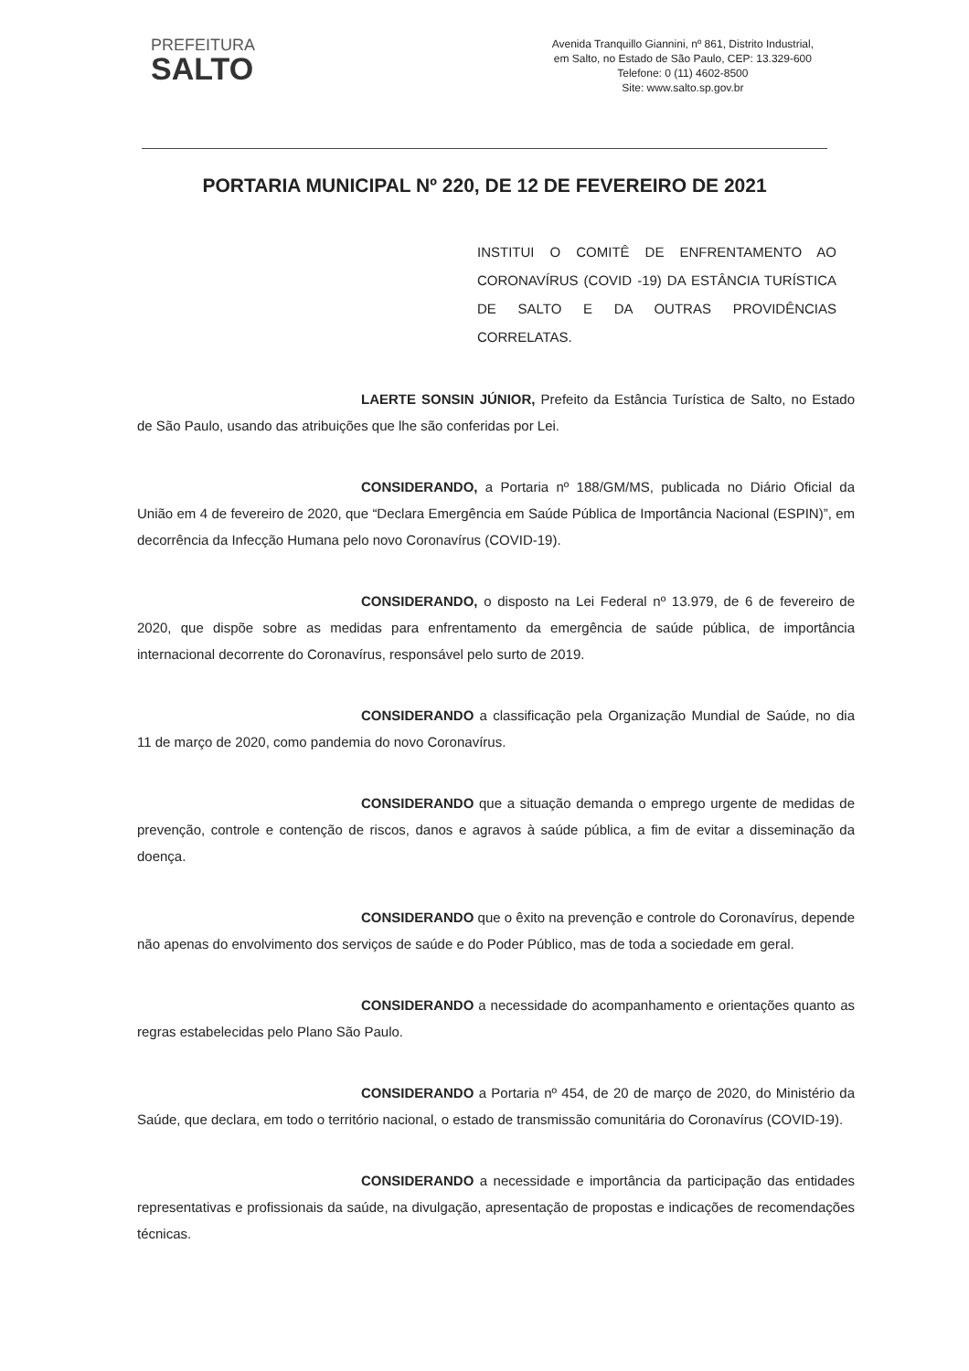PREFEITURA
SALTO
Avenida Tranquillo Giannini, nº 861, Distrito Industrial,
em Salto, no Estado de São Paulo, CEP: 13.329-600
Telefone: 0 (11) 4602-8500
Site: www.salto.sp.gov.br
PORTARIA MUNICIPAL Nº 220, DE 12 DE FEVEREIRO DE 2021
INSTITUI O COMITÊ DE ENFRENTAMENTO AO CORONAVÍRUS (COVID -19) DA ESTÂNCIA TURÍSTICA DE SALTO E DA OUTRAS PROVIDÊNCIAS CORRELATAS.
LAERTE SONSIN JÚNIOR, Prefeito da Estância Turística de Salto, no Estado de São Paulo, usando das atribuições que lhe são conferidas por Lei.
CONSIDERANDO, a Portaria nº 188/GM/MS, publicada no Diário Oficial da União em 4 de fevereiro de 2020, que “Declara Emergência em Saúde Pública de Importância Nacional (ESPIN)”, em decorrência da Infecção Humana pelo novo Coronavírus (COVID-19).
CONSIDERANDO, o disposto na Lei Federal nº 13.979, de 6 de fevereiro de 2020, que dispõe sobre as medidas para enfrentamento da emergência de saúde pública, de importância internacional decorrente do Coronavírus, responsável pelo surto de 2019.
CONSIDERANDO a classificação pela Organização Mundial de Saúde, no dia 11 de março de 2020, como pandemia do novo Coronavírus.
CONSIDERANDO que a situação demanda o emprego urgente de medidas de prevenção, controle e contenção de riscos, danos e agravos à saúde pública, a fim de evitar a disseminação da doença.
CONSIDERANDO que o êxito na prevenção e controle do Coronavírus, depende não apenas do envolvimento dos serviços de saúde e do Poder Público, mas de toda a sociedade em geral.
CONSIDERANDO a necessidade do acompanhamento e orientações quanto as regras estabelecidas pelo Plano São Paulo.
CONSIDERANDO a Portaria nº 454, de 20 de março de 2020, do Ministério da Saúde, que declara, em todo o território nacional, o estado de transmissão comunitária do Coronavírus (COVID-19).
CONSIDERANDO a necessidade e importância da participação das entidades representativas e profissionais da saúde, na divulgação, apresentação de propostas e indicações de recomendações técnicas.